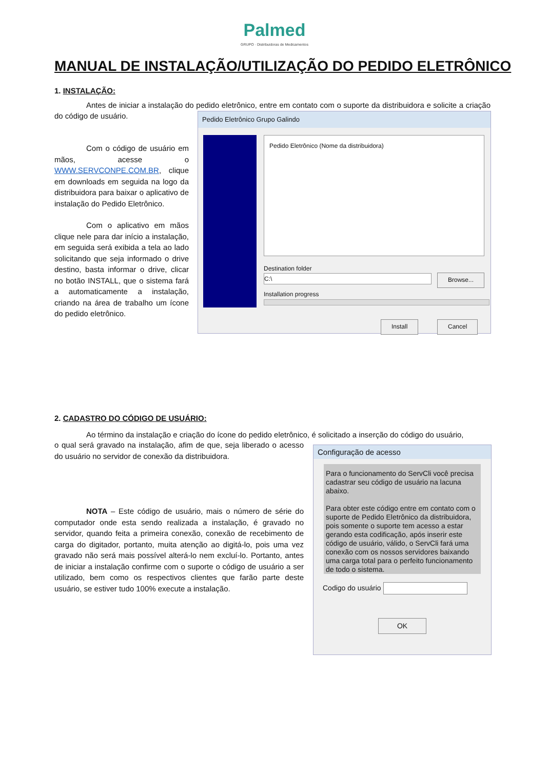Palmed
GRUPO · Distribuidoras de Medicamentos
MANUAL DE INSTALAÇÃO/UTILIZAÇÃO DO PEDIDO ELETRÔNICO
1. INSTALAÇÃO:
Antes de iniciar a instalação do pedido eletrônico, entre em contato com o suporte da distribuidora e solicite a criação do código de usuário.
Com o código de usuário em mãos, acesse o WWW.SERVCONPE.COM.BR, clique em downloads em seguida na logo da distribuidora para baixar o aplicativo de instalação do Pedido Eletrônico.
Com o aplicativo em mãos clique nele para dar início a instalação, em seguida será exibida a tela ao lado solicitando que seja informado o drive destino, basta informar o drive, clicar no botão INSTALL, que o sistema fará a automaticamente a instalação, criando na área de trabalho um ícone do pedido eletrônico.
Pedido Eletrônico Grupo Galindo
Pedido Eletrônico (Nome da distribuidora)
Destination folder
C:\ Browse...
Installation progress
Install Cancel
2. CADASTRO DO CÓDIGO DE USUÁRIO:
Ao término da instalação e criação do ícone do pedido eletrônico, é solicitado a inserção do código do usuário,
o qual será gravado na instalação, afim de que, seja liberado o acesso do usuário no servidor de conexão da distribuidora.
NOTA – Este código de usuário, mais o número de série do computador onde esta sendo realizada a instalação, é gravado no servidor, quando feita a primeira conexão, conexão de recebimento de carga do digitador, portanto, muita atenção ao digitá-lo, pois uma vez gravado não será mais possível alterá-lo nem excluí-lo. Portanto, antes de iniciar a instalação confirme com o suporte o código de usuário a ser utilizado, bem como os respectivos clientes que farão parte deste usuário, se estiver tudo 100% execute a instalação.
Configuração de acesso
Para o funcionamento do ServCli você precisa cadastrar seu código de usuário na lacuna abaixo.
Para obter este código entre em contato com o suporte de Pedido Eletrônico da distribuidora, pois somente o suporte tem acesso a estar gerando esta codificação, após inserir este código de usuário, válido, o ServCli fará uma conexão com os nossos servidores baixando uma carga total para o perfeito funcionamento de todo o sistema.
Codigo do usuário
OK